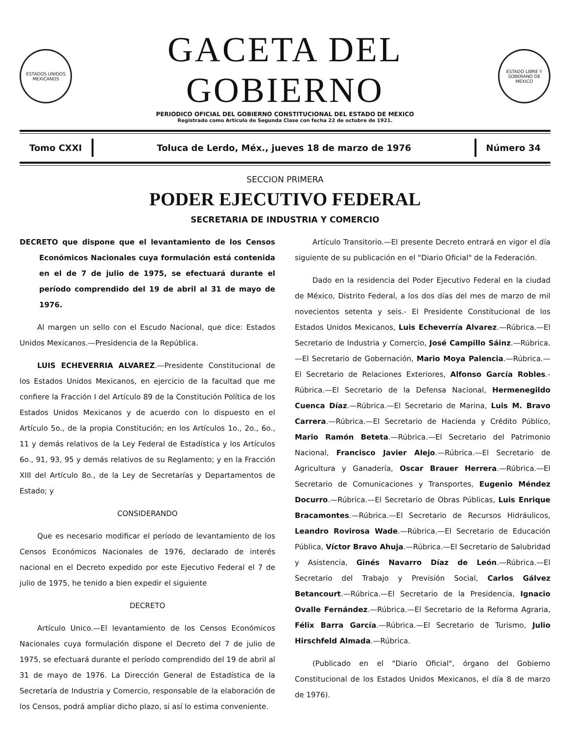ESTADOS UNIDOS MEXICANOS
GACETA DEL GOBIERNO
PERIODICO OFICIAL DEL GOBIERNO CONSTITUCIONAL DEL ESTADO DE MEXICO
Registrado como Artículo de Segunda Clase con fecha 22 de octubre de 1921.
ESTADO LIBRE Y SOBERANO DE MEXICO
Tomo CXXI Toluca de Lerdo, Méx., jueves 18 de marzo de 1976
Número 34
SECCION PRIMERA
PODER EJECUTIVO FEDERAL
SECRETARIA DE INDUSTRIA Y COMERCIO
DECRETO que dispone que el levantamiento de los Censos Económicos Nacionales cuya formulación está contenida en el de 7 de julio de 1975, se efectuará durante el período comprendido del 19 de abril al 31 de mayo de 1976.
Al margen un sello con el Escudo Nacional, que dice: Estados Unidos Mexicanos.—Presidencia de la República.
LUIS ECHEVERRIA ALVAREZ.—Presidente Constitucional de los Estados Unidos Mexicanos, en ejercicio de la facultad que me confiere la Fracción I del Artículo 89 de la Constitución Política de los Estados Unidos Mexicanos y de acuerdo con lo dispuesto en el Artículo 5o., de la propia Constitución; en los Artículos 1o., 2o., 6o., 11 y demás relativos de la Ley Federal de Estadística y los Artículos 6o., 91, 93, 95 y demás relativos de su Reglamento; y en la Fracción XIII del Artículo 8o., de la Ley de Secretarías y Departamentos de Estado; y
CONSIDERANDO
Que es necesario modificar el período de levantamiento de los Censos Económicos Nacionales de 1976, declarado de interés nacional en el Decreto expedido por este Ejecutivo Federal el 7 de julio de 1975, he tenido a bien expedir el siguiente
DECRETO
Artículo Unico.—El levantamiento de los Censos Económicos Nacionales cuya formulación dispone el Decreto del 7 de julio de 1975, se efectuará durante el período comprendido del 19 de abril al 31 de mayo de 1976. La Dirección General de Estadística de la Secretaría de Industria y Comercio, responsable de la elaboración de los Censos, podrá ampliar dicho plazo, si así lo estima conveniente.
Artículo Transitorio.—El presente Decreto entrará en vigor el día siguiente de su publicación en el "Diario Oficial" de la Federación.
Dado en la residencia del Poder Ejecutivo Federal en la ciudad de México, Distrito Federal, a los dos días del mes de marzo de mil novecientos setenta y seis.- El Presidente Constitucional de los Estados Unidos Mexicanos, Luis Echeverría Alvarez.—Rúbrica.—El Secretario de Industria y Comercio, José Campillo Sáinz.—Rúbrica.—El Secretario de Gobernación, Mario Moya Palencia.—Rúbrica.—El Secretario de Relaciones Exteriores, Alfonso García Robles.- Rúbrica.—El Secretario de la Defensa Nacional, Hermenegildo Cuenca Díaz.—Rúbrica.—El Secretario de Marina, Luis M. Bravo Carrera.—Rúbrica.—El Secretario de Hacienda y Crédito Público, Mario Ramón Beteta.—Rúbrica.—El Secretario del Patrimonio Nacional, Francisco Javier Alejo.—Rúbrica.—El Secretario de Agricultura y Ganadería, Oscar Brauer Herrera.—Rúbrica.—El Secretario de Comunicaciones y Transportes, Eugenio Méndez Docurro.—Rúbrica.—El Secretario de Obras Públicas, Luis Enrique Bracamontes.—Rúbrica.—El Secretario de Recursos Hidráulicos, Leandro Rovirosa Wade.—Rúbrica.—El Secretario de Educación Pública, Víctor Bravo Ahuja.—Rúbrica.—El Secretario de Salubridad y Asistencia, Ginés Navarro Díaz de León.—Rúbrica.—El Secretario del Trabajo y Previsión Social, Carlos Gálvez Betancourt.—Rúbrica.—El Secretario de la Presidencia, Ignacio Ovalle Fernández.—Rúbrica.—El Secretario de la Reforma Agraria, Félix Barra García.—Rúbrica.—El Secretario de Turismo, Julio Hirschfeld Almada.—Rúbrica.
(Publicado en el "Diario Oficial", órgano del Gobierno Constitucional de los Estados Unidos Mexicanos, el día 8 de marzo de 1976).